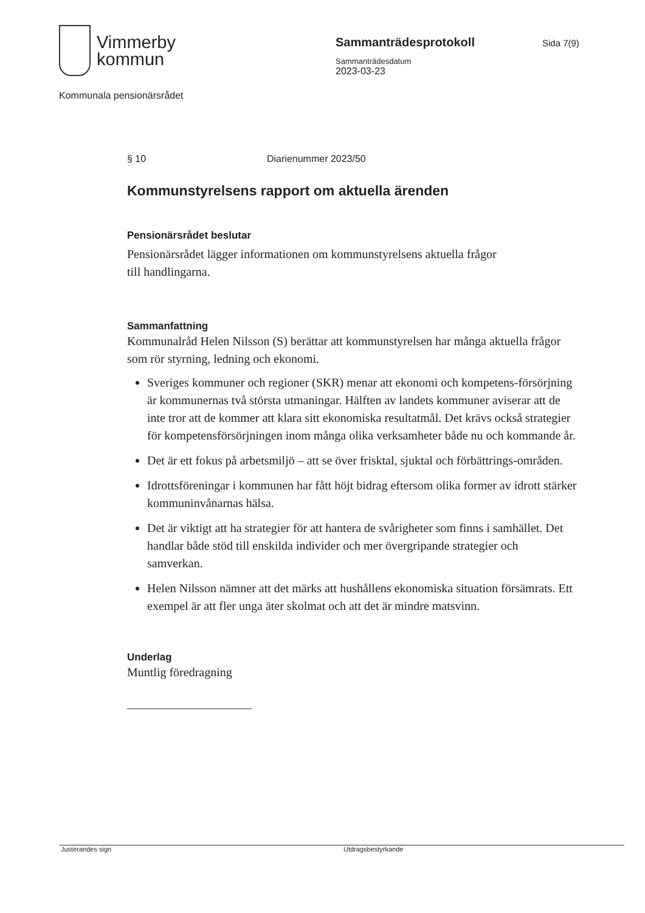Vimmerby
kommun
Sammanträdesprotokoll
Sammanträdesdatum
2023-03-23
Sida 7(9)
Kommunala pensionärsrådet
§ 10 Diarienummer 2023/50
Kommunstyrelsens rapport om aktuella ärenden
Pensionärsrådet beslutar
Pensionärsrådet lägger informationen om kommunstyrelsens aktuella frågor
till handlingarna.
Sammanfattning
Kommunalråd Helen Nilsson (S) berättar att kommunstyrelsen har många aktuella frågor som rör styrning, ledning och ekonomi.
Sveriges kommuner och regioner (SKR) menar att ekonomi och kompetens-försörjning är kommunernas två största utmaningar. Hälften av landets kommuner aviserar att de inte tror att de kommer att klara sitt ekonomiska resultatmål. Det krävs också strategier för kompetensförsörjningen inom många olika verksamheter både nu och kommande år.
Det är ett fokus på arbetsmiljö – att se över frisktal, sjuktal och förbättrings-områden.
Idrottsföreningar i kommunen har fått höjt bidrag eftersom olika former av idrott stärker kommuninvånarnas hälsa.
Det är viktigt att ha strategier för att hantera de svårigheter som finns i samhället. Det handlar både stöd till enskilda individer och mer övergripande strategier och samverkan.
Helen Nilsson nämner att det märks att hushållens ekonomiska situation försämrats. Ett exempel är att fler unga äter skolmat och att det är mindre matsvinn.
Underlag
Muntlig föredragning
Justerandes sign Utdragsbestyrkande